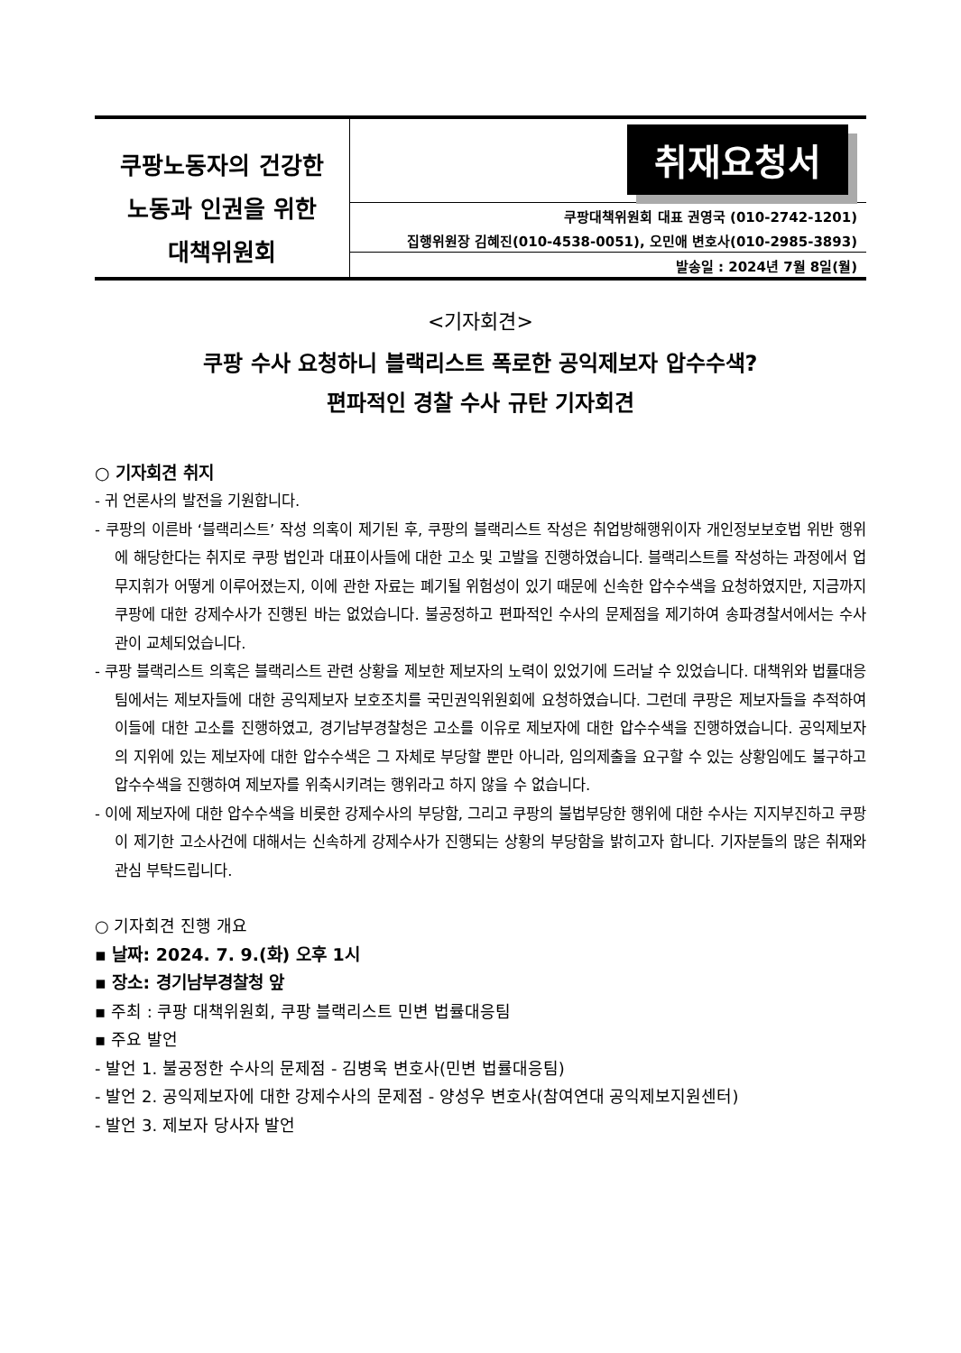| 쿠팡노동자의 건강한 노동과 인권을 위한 대책위원회 | 취재요청서 |
| | 쿠팡대책위원회 대표 권영국 (010-2742-1201) |
| | 집행위원장 김혜진(010-4538-0051), 오민애 변호사(010-2985-3893) |
| | 발송일 : 2024년 7월 8일(월) |
<기자회견>
쿠팡 수사 요청하니 블랙리스트 폭로한 공익제보자 압수수색?
편파적인 경찰 수사 규탄 기자회견
○ 기자회견 취지
- 귀 언론사의 발전을 기원합니다.
- 쿠팡의 이른바 ‘블랙리스트’ 작성 의혹이 제기된 후, 쿠팡의 블랙리스트 작성은 취업방해행위이자 개인정보보호법 위반 행위에 해당한다는 취지로 쿠팡 법인과 대표이사들에 대한 고소 및 고발을 진행하였습니다. 블랙리스트를 작성하는 과정에서 업무지휘가 어떻게 이루어졌는지, 이에 관한 자료는 폐기될 위험성이 있기 때문에 신속한 압수수색을 요청하였지만, 지금까지 쿠팡에 대한 강제수사가 진행된 바는 없었습니다. 불공정하고 편파적인 수사의 문제점을 제기하여 송파경찰서에서는 수사관이 교체되었습니다.
- 쿠팡 블랙리스트 의혹은 블랙리스트 관련 상황을 제보한 제보자의 노력이 있었기에 드러날 수 있었습니다. 대책위와 법률대응팀에서는 제보자들에 대한 공익제보자 보호조치를 국민권익위원회에 요청하였습니다. 그런데 쿠팡은 제보자들을 추적하여 이들에 대한 고소를 진행하였고, 경기남부경찰청은 고소를 이유로 제보자에 대한 압수수색을 진행하였습니다. 공익제보자의 지위에 있는 제보자에 대한 압수수색은 그 자체로 부당할 뿐만 아니라, 임의제출을 요구할 수 있는 상황임에도 불구하고 압수수색을 진행하여 제보자를 위축시키려는 행위라고 하지 않을 수 없습니다.
- 이에 제보자에 대한 압수수색을 비롯한 강제수사의 부당함, 그리고 쿠팡의 불법부당한 행위에 대한 수사는 지지부진하고 쿠팡이 제기한 고소사건에 대해서는 신속하게 강제수사가 진행되는 상황의 부당함을 밝히고자 합니다. 기자분들의 많은 취재와 관심 부탁드립니다.
○ 기자회견 진행 개요
▪ 날짜: 2024. 7. 9.(화) 오후 1시
▪ 장소: 경기남부경찰청 앞
▪ 주최 : 쿠팡 대책위원회, 쿠팡 블랙리스트 민변 법률대응팀
▪ 주요 발언
- 발언 1. 불공정한 수사의 문제점 - 김병욱 변호사(민변 법률대응팀)
- 발언 2. 공익제보자에 대한 강제수사의 문제점 - 양성우 변호사(참여연대 공익제보지원센터)
- 발언 3. 제보자 당사자 발언